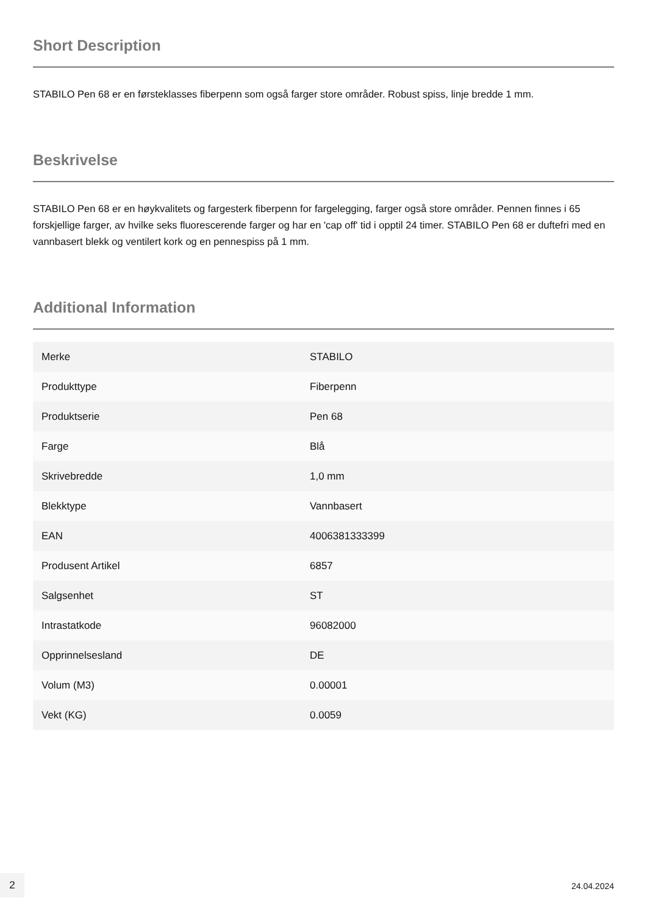Short Description
STABILO Pen 68 er en førsteklasses fiberpenn som også farger store områder. Robust spiss, linje bredde 1 mm.
Beskrivelse
STABILO Pen 68 er en høykvalitets og fargesterk fiberpenn for fargelegging, farger også store områder. Pennen finnes i 65 forskjellige farger, av hvilke seks fluorescerende farger og har en 'cap off' tid i opptil 24 timer. STABILO Pen 68 er duftefri med en vannbasert blekk og ventilert kork og en pennespiss på 1 mm.
Additional Information
| Merke | STABILO |
| Produkttype | Fiberpenn |
| Produktserie | Pen 68 |
| Farge | Blå |
| Skrivebredde | 1,0 mm |
| Blekktype | Vannbasert |
| EAN | 4006381333399 |
| Produsent Artikel | 6857 |
| Salgsenhet | ST |
| Intrastatkode | 96082000 |
| Opprinnelsesland | DE |
| Volum (M3) | 0.00001 |
| Vekt (KG) | 0.0059 |
2
24.04.2024